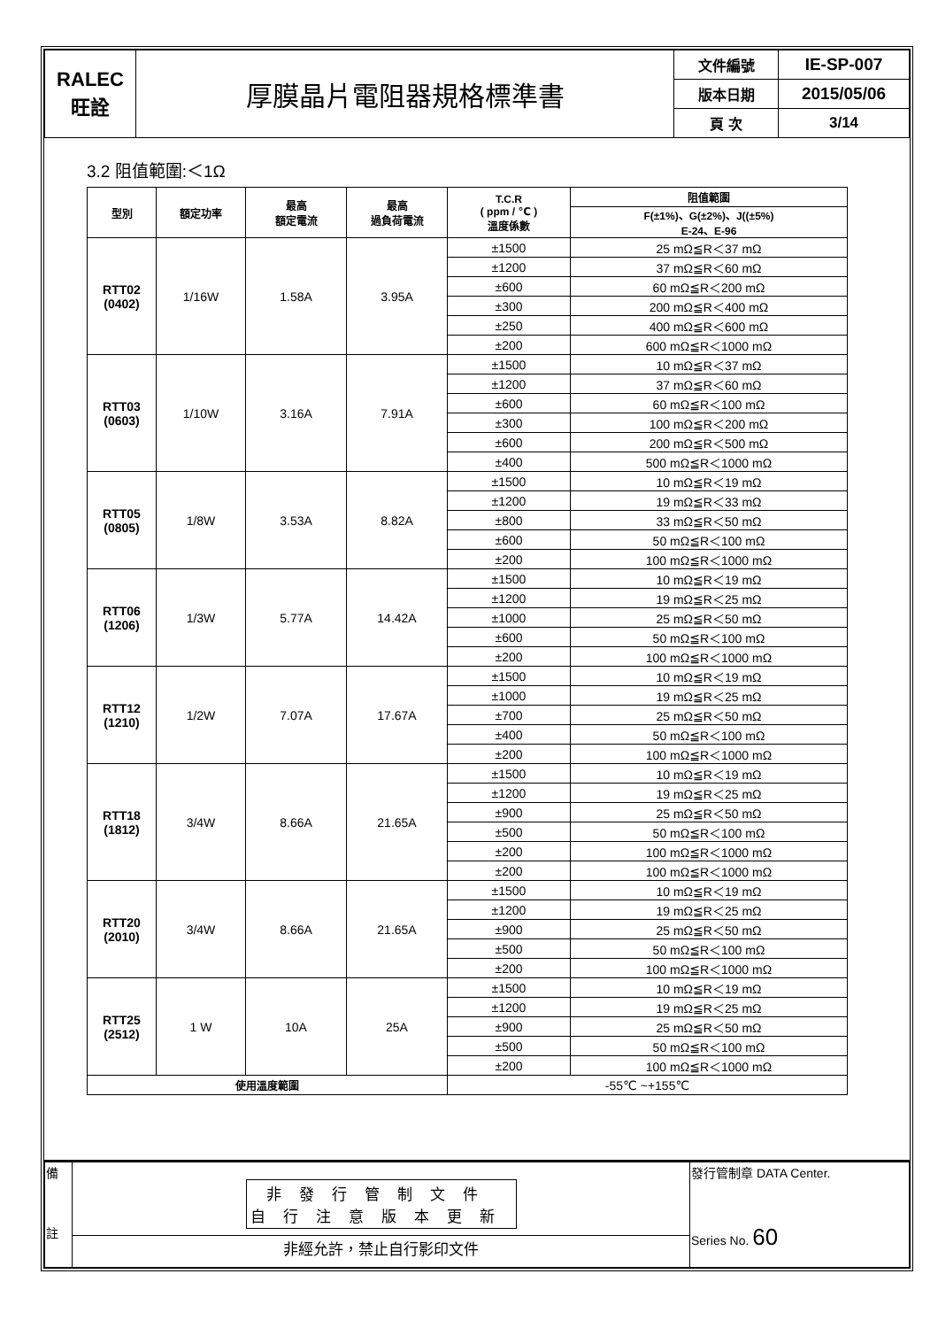| RALEC 旺詮 | 厚膜晶片電阻器規格標準書 | 文件編號 | IE-SP-007 |
| | | 版本日期 | 2015/05/06 |
| | | 頁 次 | 3/14 |
3.2 阻值範圍:＜1Ω
| 型別 | 額定功率 | 最高 額定電流 | 最高 過負荷電流 | T.C.R ( ppm / ℃ ) 溫度係數 | 阻值範圍 |
| --- | --- | --- | --- | --- | --- |
| | | | | | F(±1%)、G(±2%)、J((±5%) E-24、E-96 |
| RTT02 (0402) | 1/16W | 1.58A | 3.95A | ±1500 | 25 mΩ≦R＜37 mΩ |
| | | | | ±1200 | 37 mΩ≦R＜60 mΩ |
| | | | | ±600 | 60 mΩ≦R＜200 mΩ |
| | | | | ±300 | 200 mΩ≦R＜400 mΩ |
| | | | | ±250 | 400 mΩ≦R＜600 mΩ |
| | | | | ±200 | 600 mΩ≦R＜1000 mΩ |
| RTT03 (0603) | 1/10W | 3.16A | 7.91A | ±1500 | 10 mΩ≦R＜37 mΩ |
| | | | | ±1200 | 37 mΩ≦R＜60 mΩ |
| | | | | ±600 | 60 mΩ≦R＜100 mΩ |
| | | | | ±300 | 100 mΩ≦R＜200 mΩ |
| | | | | ±600 | 200 mΩ≦R＜500 mΩ |
| | | | | ±400 | 500 mΩ≦R＜1000 mΩ |
| RTT05 (0805) | 1/8W | 3.53A | 8.82A | ±1500 | 10 mΩ≦R＜19 mΩ |
| | | | | ±1200 | 19 mΩ≦R＜33 mΩ |
| | | | | ±800 | 33 mΩ≦R＜50 mΩ |
| | | | | ±600 | 50 mΩ≦R＜100 mΩ |
| | | | | ±200 | 100 mΩ≦R＜1000 mΩ |
| RTT06 (1206) | 1/3W | 5.77A | 14.42A | ±1500 | 10 mΩ≦R＜19 mΩ |
| | | | | ±1200 | 19 mΩ≦R＜25 mΩ |
| | | | | ±1000 | 25 mΩ≦R＜50 mΩ |
| | | | | ±600 | 50 mΩ≦R＜100 mΩ |
| | | | | ±200 | 100 mΩ≦R＜1000 mΩ |
| RTT12 (1210) | 1/2W | 7.07A | 17.67A | ±1500 | 10 mΩ≦R＜19 mΩ |
| | | | | ±1000 | 19 mΩ≦R＜25 mΩ |
| | | | | ±700 | 25 mΩ≦R＜50 mΩ |
| | | | | ±400 | 50 mΩ≦R＜100 mΩ |
| | | | | ±200 | 100 mΩ≦R＜1000 mΩ |
| RTT18 (1812) | 3/4W | 8.66A | 21.65A | ±1500 | 10 mΩ≦R＜19 mΩ |
| | | | | ±1200 | 19 mΩ≦R＜25 mΩ |
| | | | | ±900 | 25 mΩ≦R＜50 mΩ |
| | | | | ±500 | 50 mΩ≦R＜100 mΩ |
| | | | | ±200 | 100 mΩ≦R＜1000 mΩ |
| | | | | ±200 | 100 mΩ≦R＜1000 mΩ |
| RTT20 (2010) | 3/4W | 8.66A | 21.65A | ±1500 | 10 mΩ≦R＜19 mΩ |
| | | | | ±1200 | 19 mΩ≦R＜25 mΩ |
| | | | | ±900 | 25 mΩ≦R＜50 mΩ |
| | | | | ±500 | 50 mΩ≦R＜100 mΩ |
| | | | | ±200 | 100 mΩ≦R＜1000 mΩ |
| RTT25 (2512) | 1 W | 10A | 25A | ±1500 | 10 mΩ≦R＜19 mΩ |
| | | | | ±1200 | 19 mΩ≦R＜25 mΩ |
| | | | | ±900 | 25 mΩ≦R＜50 mΩ |
| | | | | ±500 | 50 mΩ≦R＜100 mΩ |
| | | | | ±200 | 100 mΩ≦R＜1000 mΩ |
| 使用溫度範圍 | | | | -55℃ ~+155℃ | |
| 備 註 | 非發行管制文件 自行注意版本更新 | 發行管制章 DATA Center. Series No. 60 |
| | 非經允許，禁止自行影印文件 | |